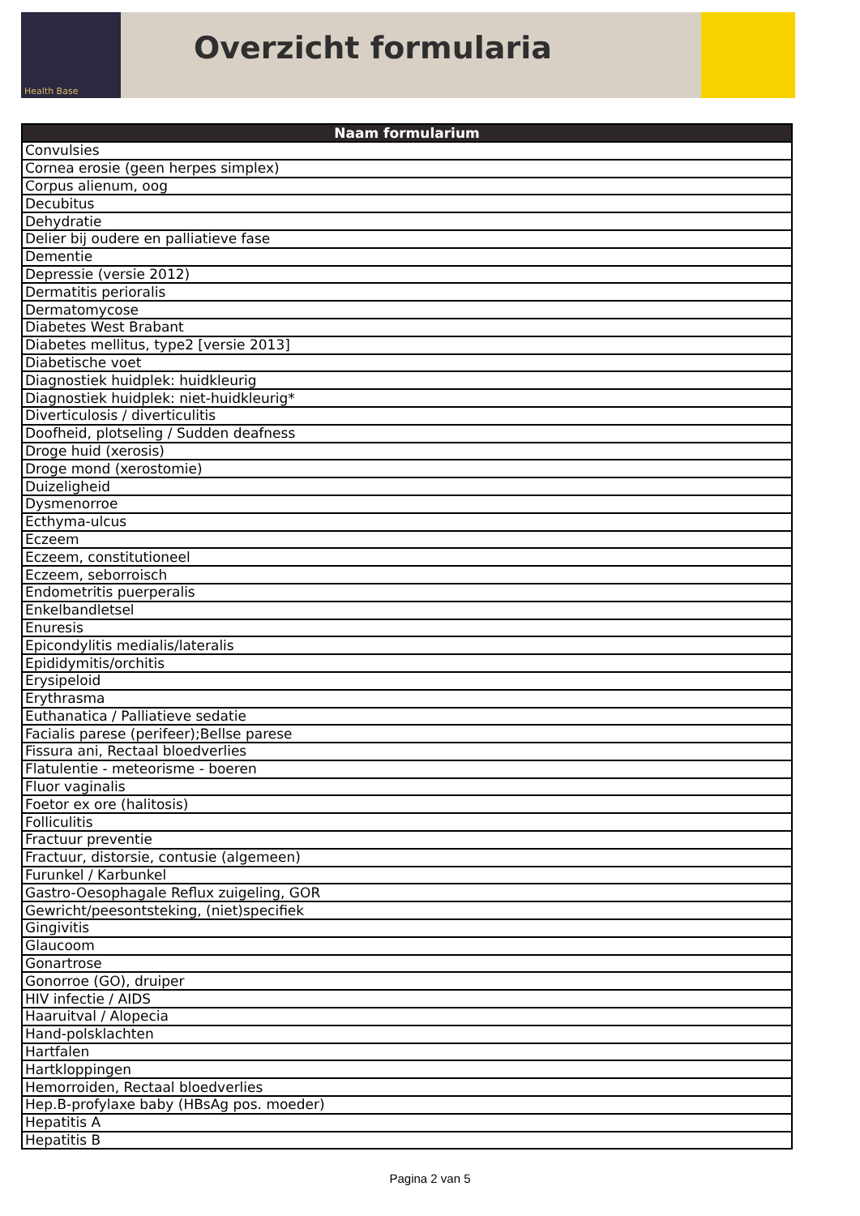Health Base
Overzicht formularia
| Naam formularium |
| --- |
| Convulsies |
| Cornea erosie (geen herpes simplex) |
| Corpus alienum, oog |
| Decubitus |
| Dehydratie |
| Delier bij oudere en palliatieve fase |
| Dementie |
| Depressie (versie 2012) |
| Dermatitis perioralis |
| Dermatomycose |
| Diabetes West Brabant |
| Diabetes mellitus, type2 [versie 2013] |
| Diabetische voet |
| Diagnostiek huidplek: huidkleurig |
| Diagnostiek huidplek: niet-huidkleurig* |
| Diverticulosis / diverticulitis |
| Doofheid, plotseling / Sudden deafness |
| Droge huid (xerosis) |
| Droge mond (xerostomie) |
| Duizeligheid |
| Dysmenorroe |
| Ecthyma-ulcus |
| Eczeem |
| Eczeem, constitutioneel |
| Eczeem, seborroisch |
| Endometritis puerperalis |
| Enkelbandletsel |
| Enuresis |
| Epicondylitis medialis/lateralis |
| Epididymitis/orchitis |
| Erysipeloid |
| Erythrasma |
| Euthanatica / Palliatieve sedatie |
| Facialis parese (perifeer);Bellse parese |
| Fissura ani, Rectaal bloedverlies |
| Flatulentie - meteorisme - boeren |
| Fluor vaginalis |
| Foetor ex ore (halitosis) |
| Folliculitis |
| Fractuur preventie |
| Fractuur, distorsie, contusie (algemeen) |
| Furunkel / Karbunkel |
| Gastro-Oesophagale Reflux zuigeling, GOR |
| Gewricht/peesontsteking, (niet)specifiek |
| Gingivitis |
| Glaucoom |
| Gonartrose |
| Gonorroe (GO), druiper |
| HIV infectie / AIDS |
| Haaruitval / Alopecia |
| Hand-polsklachten |
| Hartfalen |
| Hartkloppingen |
| Hemorroiden, Rectaal bloedverlies |
| Hep.B-profylaxe baby (HBsAg pos. moeder) |
| Hepatitis A |
| Hepatitis B |
Pagina 2 van 5